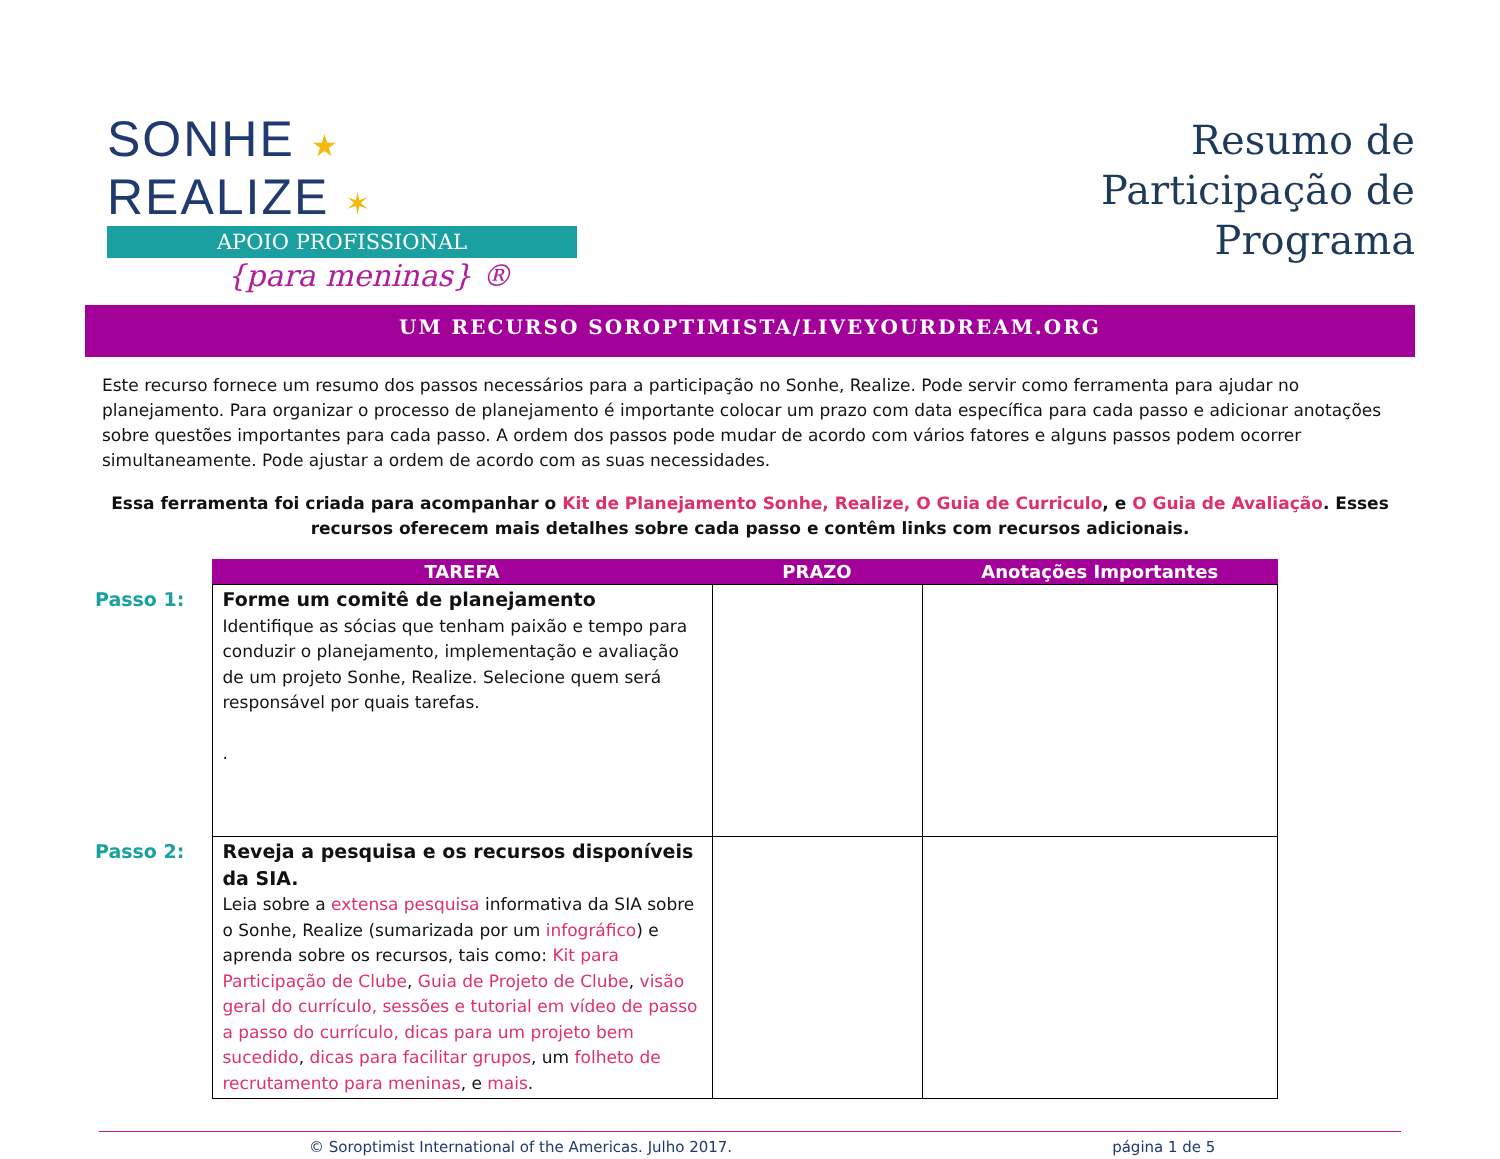SONHE ★ REALIZE ✶
APOIO PROFISSIONAL
{para meninas} ®
Resumo de
Participação de
Programa
UM RECURSO SOROPTIMISTA/LIVEYOURDREAM.ORG
Este recurso fornece um resumo dos passos necessários para a participação no Sonhe, Realize. Pode servir como ferramenta para ajudar no planejamento. Para organizar o processo de planejamento é importante colocar um prazo com data específica para cada passo e adicionar anotações sobre questões importantes para cada passo. A ordem dos passos pode mudar de acordo com vários fatores e alguns passos podem ocorrer simultaneamente. Pode ajustar a ordem de acordo com as suas necessidades.
Essa ferramenta foi criada para acompanhar o Kit de Planejamento Sonhe, Realize, O Guia de Curriculo, e O Guia de Avaliação. Esses recursos oferecem mais detalhes sobre cada passo e contêm links com recursos adicionais.
| | TAREFA | PRAZO | Anotações Importantes |
| --- | --- | --- | --- |
| Passo 1: | Forme um comitê de planejamento Identifique as sócias que tenham paixão e tempo para conduzir o planejamento, implementação e avaliação de um projeto Sonhe, Realize. Selecione quem será responsável por quais tarefas. . | | |
| Passo 2: | Reveja a pesquisa e os recursos disponíveis da SIA. Leia sobre a extensa pesquisa informativa da SIA sobre o Sonhe, Realize (sumarizada por um infográfico ) e aprenda sobre os recursos, tais como: Kit para Participação de Clube , Guia de Projeto de Clube , visão geral do currículo, sessões e tutorial em vídeo de passo a passo do currículo, dicas para um projeto bem sucedido , dicas para facilitar grupos , um folheto de recrutamento para meninas , e mais . | | |
© Soroptimist International of the Americas. Julho 2017. página 1 de 5